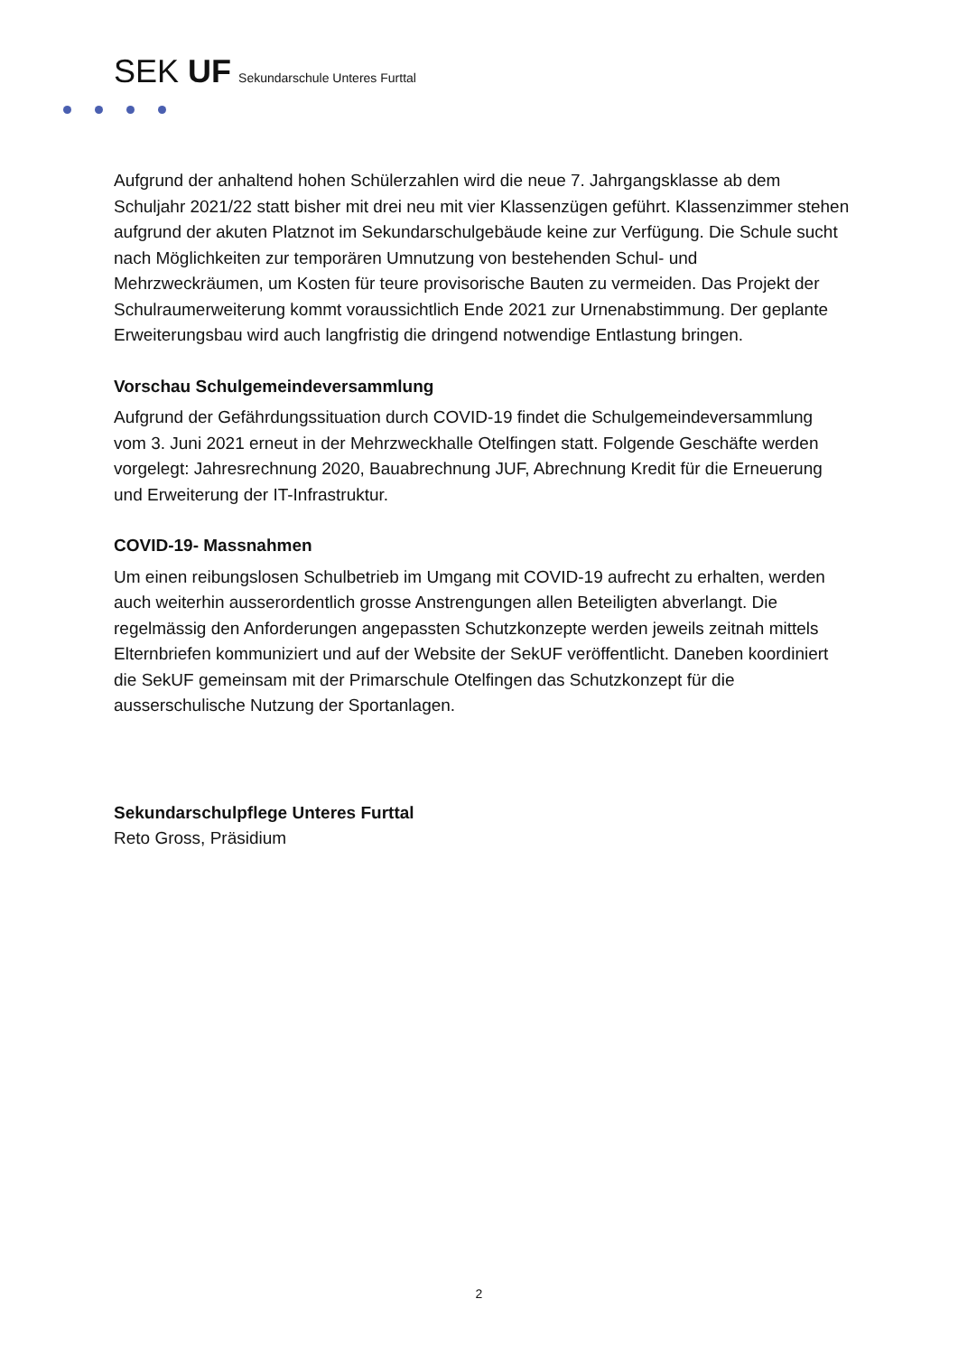SEK UF Sekundarschule Unteres Furttal
Aufgrund der anhaltend hohen Schülerzahlen wird die neue 7. Jahrgangsklasse ab dem Schuljahr 2021/22 statt bisher mit drei neu mit vier Klassenzügen geführt. Klassenzimmer stehen aufgrund der akuten Platznot im Sekundarschulgebäude keine zur Verfügung. Die Schule sucht nach Möglichkeiten zur temporären Umnutzung von bestehenden Schul- und Mehrzweckräumen, um Kosten für teure provisorische Bauten zu vermeiden. Das Projekt der Schulraumerweiterung kommt voraussichtlich Ende 2021 zur Urnenabstimmung. Der geplante Erweiterungsbau wird auch langfristig die dringend notwendige Entlastung bringen.
Vorschau Schulgemeindeversammlung
Aufgrund der Gefährdungssituation durch COVID-19 findet die Schulgemeindeversammlung vom 3. Juni 2021 erneut in der Mehrzweckhalle Otelfingen statt. Folgende Geschäfte werden vorgelegt: Jahresrechnung 2020, Bauabrechnung JUF, Abrechnung Kredit für die Erneuerung und Erweiterung der IT-Infrastruktur.
COVID-19- Massnahmen
Um einen reibungslosen Schulbetrieb im Umgang mit COVID-19 aufrecht zu erhalten, werden auch weiterhin ausserordentlich grosse Anstrengungen allen Beteiligten abverlangt. Die regelmässig den Anforderungen angepassten Schutzkonzepte werden jeweils zeitnah mittels Elternbriefen kommuniziert und auf der Website der SekUF veröffentlicht. Daneben koordiniert die SekUF gemeinsam mit der Primarschule Otelfingen das Schutzkonzept für die ausserschulische Nutzung der Sportanlagen.
Sekundarschulpflege Unteres Furttal
Reto Gross, Präsidium
2